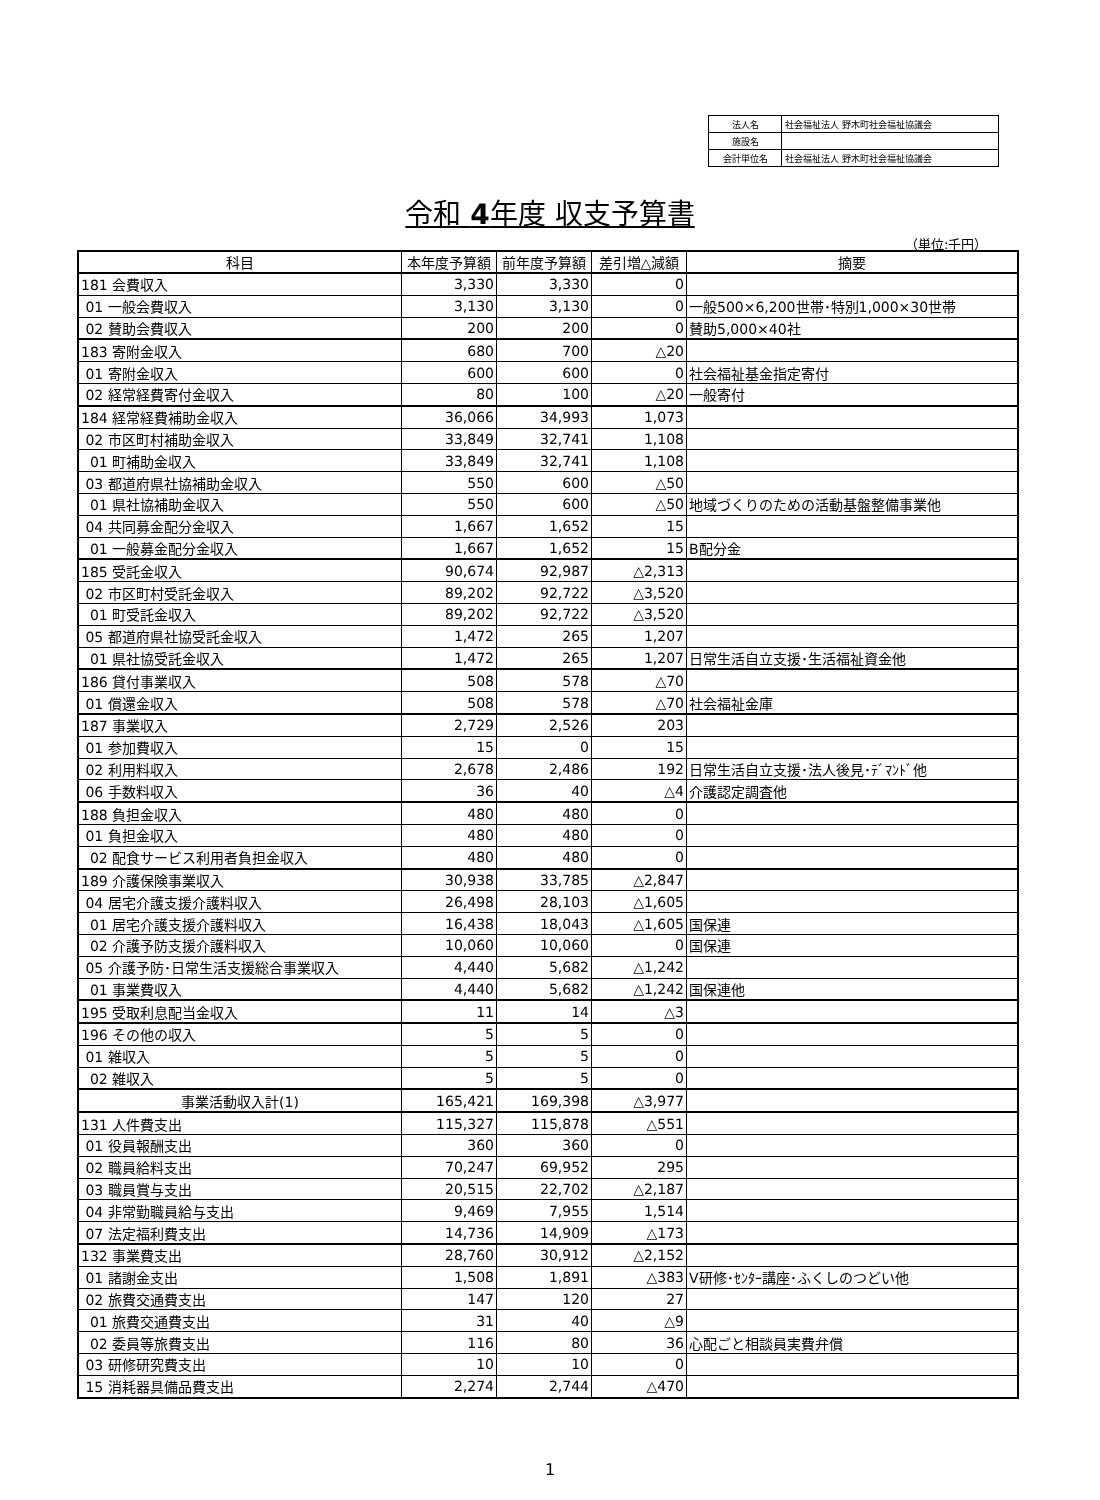| 法人名 | 社会福祉法人 野木町社会福祉協議会 |
| 施設名 | |
| 会計単位名 | 社会福祉法人 野木町社会福祉協議会 |
令和 4年度 収支予算書
（単位:千円）
| 科目 | 本年度予算額 | 前年度予算額 | 差引増△減額 | 摘要 |
| --- | --- | --- | --- | --- |
| 181 会費収入 | 3,330 | 3,330 | 0 | |
| 01 一般会費収入 | 3,130 | 3,130 | 0 | 一般500×6,200世帯･特別1,000×30世帯 |
| 02 賛助会費収入 | 200 | 200 | 0 | 賛助5,000×40社 |
| 183 寄附金収入 | 680 | 700 | △20 | |
| 01 寄附金収入 | 600 | 600 | 0 | 社会福祉基金指定寄付 |
| 02 経常経費寄付金収入 | 80 | 100 | △20 | 一般寄付 |
| 184 経常経費補助金収入 | 36,066 | 34,993 | 1,073 | |
| 02 市区町村補助金収入 | 33,849 | 32,741 | 1,108 | |
| 01 町補助金収入 | 33,849 | 32,741 | 1,108 | |
| 03 都道府県社協補助金収入 | 550 | 600 | △50 | |
| 01 県社協補助金収入 | 550 | 600 | △50 | 地域づくりのための活動基盤整備事業他 |
| 04 共同募金配分金収入 | 1,667 | 1,652 | 15 | |
| 01 一般募金配分金収入 | 1,667 | 1,652 | 15 | B配分金 |
| 185 受託金収入 | 90,674 | 92,987 | △2,313 | |
| 02 市区町村受託金収入 | 89,202 | 92,722 | △3,520 | |
| 01 町受託金収入 | 89,202 | 92,722 | △3,520 | |
| 05 都道府県社協受託金収入 | 1,472 | 265 | 1,207 | |
| 01 県社協受託金収入 | 1,472 | 265 | 1,207 | 日常生活自立支援･生活福祉資金他 |
| 186 貸付事業収入 | 508 | 578 | △70 | |
| 01 償還金収入 | 508 | 578 | △70 | 社会福祉金庫 |
| 187 事業収入 | 2,729 | 2,526 | 203 | |
| 01 参加費収入 | 15 | 0 | 15 | |
| 02 利用料収入 | 2,678 | 2,486 | 192 | 日常生活自立支援･法人後見･ﾃﾞﾏﾝﾄﾞ他 |
| 06 手数料収入 | 36 | 40 | △4 | 介護認定調査他 |
| 188 負担金収入 | 480 | 480 | 0 | |
| 01 負担金収入 | 480 | 480 | 0 | |
| 02 配食サービス利用者負担金収入 | 480 | 480 | 0 | |
| 189 介護保険事業収入 | 30,938 | 33,785 | △2,847 | |
| 04 居宅介護支援介護料収入 | 26,498 | 28,103 | △1,605 | |
| 01 居宅介護支援介護料収入 | 16,438 | 18,043 | △1,605 | 国保連 |
| 02 介護予防支援介護料収入 | 10,060 | 10,060 | 0 | 国保連 |
| 05 介護予防･日常生活支援総合事業収入 | 4,440 | 5,682 | △1,242 | |
| 01 事業費収入 | 4,440 | 5,682 | △1,242 | 国保連他 |
| 195 受取利息配当金収入 | 11 | 14 | △3 | |
| 196 その他の収入 | 5 | 5 | 0 | |
| 01 雑収入 | 5 | 5 | 0 | |
| 02 雑収入 | 5 | 5 | 0 | |
| 事業活動収入計(1) | 165,421 | 169,398 | △3,977 | |
| 131 人件費支出 | 115,327 | 115,878 | △551 | |
| 01 役員報酬支出 | 360 | 360 | 0 | |
| 02 職員給料支出 | 70,247 | 69,952 | 295 | |
| 03 職員賞与支出 | 20,515 | 22,702 | △2,187 | |
| 04 非常勤職員給与支出 | 9,469 | 7,955 | 1,514 | |
| 07 法定福利費支出 | 14,736 | 14,909 | △173 | |
| 132 事業費支出 | 28,760 | 30,912 | △2,152 | |
| 01 諸謝金支出 | 1,508 | 1,891 | △383 | V研修･ｾﾝﾀｰ講座･ふくしのつどい他 |
| 02 旅費交通費支出 | 147 | 120 | 27 | |
| 01 旅費交通費支出 | 31 | 40 | △9 | |
| 02 委員等旅費支出 | 116 | 80 | 36 | 心配ごと相談員実費弁償 |
| 03 研修研究費支出 | 10 | 10 | 0 | |
| 15 消耗器具備品費支出 | 2,274 | 2,744 | △470 | |
1